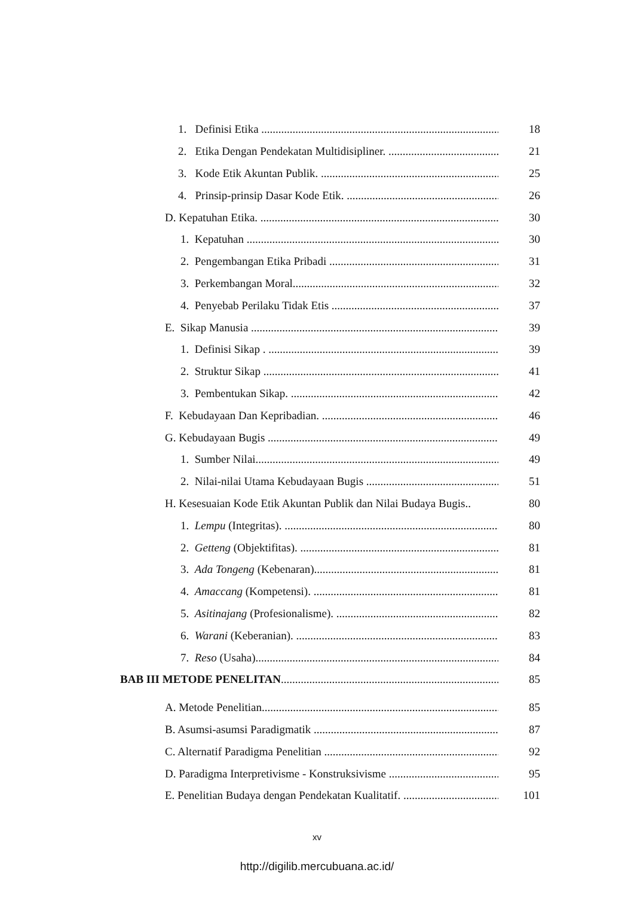1. Definisi Etika .......................................................................................... 18
2. Etika Dengan Pendekatan Multidisipliner. ........................................... 21
3. Kode Etik Akuntan Publik. ...................................................................... 25
4. Prinsip-prinsip Dasar Kode Etik. ........................................................... 26
D. Kepatuhan Etika. ........................................................................................... 30
1. Kepatuhan ................................................................................................... 30
2. Pengembangan Etika Pribadi .................................................................. 31
3. Perkembangan Moral........................................................................... 32
4. Penyebab Perilaku Tidak Etis ............................................................... 37
E. Sikap Manusia ................................................................................................. 39
1. Definisi Sikap . ....................................................................................... 39
2. Struktur Sikap ......................................................................................... 41
3. Pembentukan Sikap. .............................................................................. 42
F. Kebudayaan Dan Kepribadian. ........................................................................ 46
G. Kebudayaan Bugis ............................................................................................. 49
1. Sumber Nilai............................................................................................. 49
2. Nilai-nilai Utama Kebudayaan Bugis .................................................... 51
H. Kesesuaian Kode Etik Akuntan Publik dan Nilai Budaya Bugis.. 80
1. Lempu (Integritas). .............................................................................. 80
2. Getteng (Objektifitas). ......................................................................... 81
3. Ada Tongeng (Kebenaran)...................................................................... 81
4. Amaccang (Kompetensi). ...................................................................... 81
5. Asitinajang (Profesionalisme). .............................................................. 82
6. Warani (Keberanian). ........................................................................... 83
7. Reso (Usaha)........................................................................................... 84
BAB III METODE PENELITAN................................................................................. 85
A. Metode Penelitian............................................................................................... 85
B. Asumsi-asumsi Paradigmatik .......................................................................... 87
C. Alternatif Paradigma Penelitian ....................................................................... 92
D. Paradigma Interpretivisme - Konstruksivisme .............................................. 95
E. Penelitian Budaya dengan Pendekatan Kualitatif. .......................................... 101
xv
http://digilib.mercubuana.ac.id/